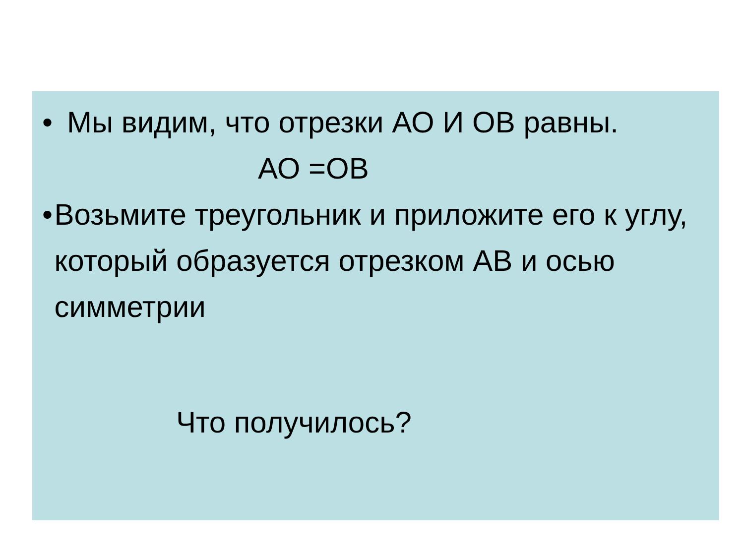• Мы видим, что отрезки АО И ОВ равны.
АО =ОВ
• Возьмите треугольник и приложите его к углу, который образуется отрезком АВ и осью симметрии
Что получилось?